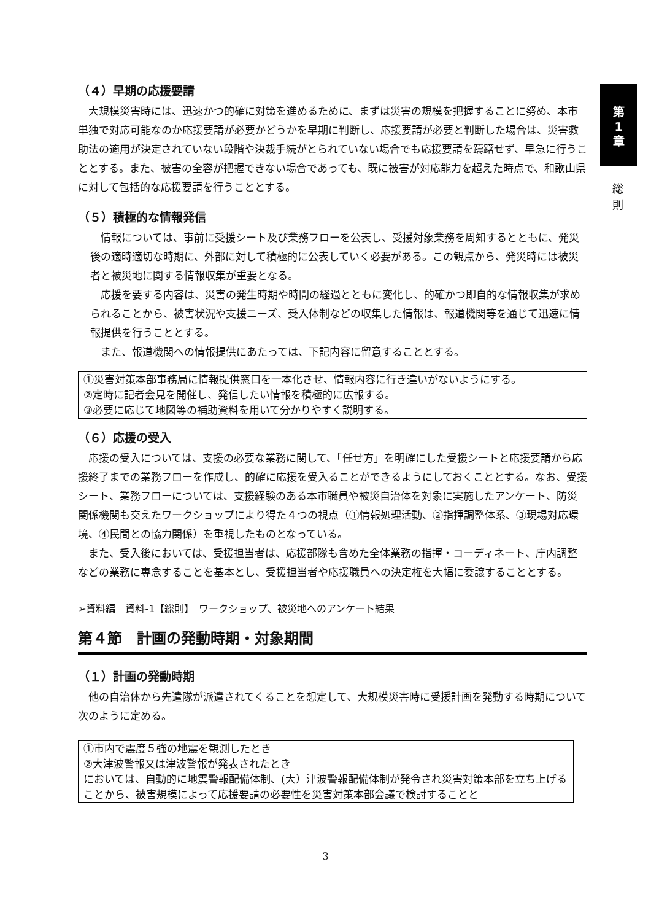第
1
章
総
則
（４）早期の応援要請
大規模災害時には、迅速かつ的確に対策を進めるために、まずは災害の規模を把握することに努め、本市単独で対応可能なのか応援要請が必要かどうかを早期に判断し、応援要請が必要と判断した場合は、災害救助法の適用が決定されていない段階や決裁手続がとられていない場合でも応援要請を躊躇せず、早急に行うこととする。また、被害の全容が把握できない場合であっても、既に被害が対応能力を超えた時点で、和歌山県に対して包括的な応援要請を行うこととする。
（５）積極的な情報発信
情報については、事前に受援シート及び業務フローを公表し、受援対象業務を周知するとともに、発災後の適時適切な時期に、外部に対して積極的に公表していく必要がある。この観点から、発災時には被災者と被災地に関する情報収集が重要となる。
応援を要する内容は、災害の発生時期や時間の経過とともに変化し、的確かつ即自的な情報収集が求められることから、被害状況や支援ニーズ、受入体制などの収集した情報は、報道機関等を通じて迅速に情報提供を行うこととする。
また、報道機関への情報提供にあたっては、下記内容に留意することとする。
①災害対策本部事務局に情報提供窓口を一本化させ、情報内容に行き違いがないようにする。
②定時に記者会見を開催し、発信したい情報を積極的に広報する。
③必要に応じて地図等の補助資料を用いて分かりやすく説明する。
（６）応援の受入
応援の受入については、支援の必要な業務に関して、「任せ方」を明確にした受援シートと応援要請から応援終了までの業務フローを作成し、的確に応援を受入ることができるようにしておくこととする。なお、受援シート、業務フローについては、支援経験のある本市職員や被災自治体を対象に実施したアンケート、防災関係機関も交えたワークショップにより得た４つの視点（①情報処理活動、②指揮調整体系、③現場対応環境、④民間との協力関係）を重視したものとなっている。
また、受入後においては、受援担当者は、応援部隊も含めた全体業務の指揮・コーディネート、庁内調整などの業務に専念することを基本とし、受援担当者や応援職員への決定権を大幅に委譲することとする。
➢資料編　資料-1【総則】　ワークショップ、被災地へのアンケート結果
第４節　計画の発動時期・対象期間
（１）計画の発動時期
他の自治体から先遣隊が派遣されてくることを想定して、大規模災害時に受援計画を発動する時期について次のように定める。
①市内で震度５強の地震を観測したとき
②大津波警報又は津波警報が発表されたとき
においては、自動的に地震警報配備体制、(大）津波警報配備体制が発令され災害対策本部を立ち上げることから、被害規模によって応援要請の必要性を災害対策本部会議で検討することと
3